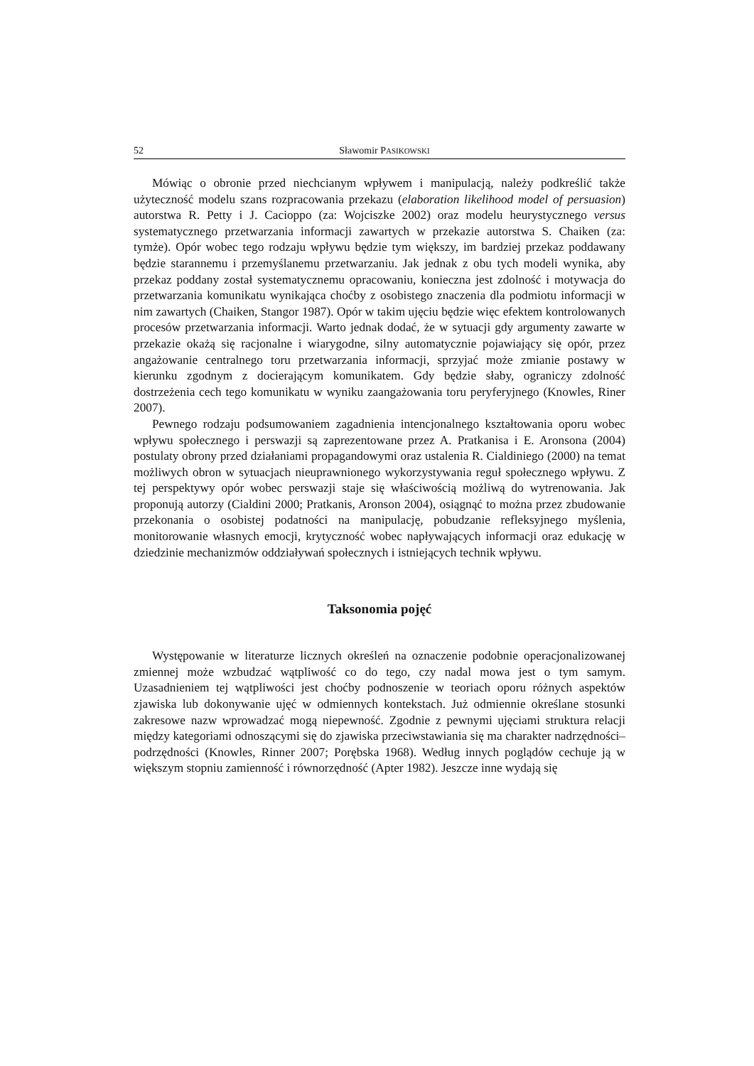52 Sławomir PASIKOWSKI
Mówiąc o obronie przed niechcianym wpływem i manipulacją, należy podkreślić także użyteczność modelu szans rozpracowania przekazu (elaboration likelihood model of persuasion) autorstwa R. Petty i J. Cacioppo (za: Wojciszke 2002) oraz modelu heurystycznego versus systematycznego przetwarzania informacji zawartych w przekazie autorstwa S. Chaiken (za: tymże). Opór wobec tego rodzaju wpływu będzie tym większy, im bardziej przekaz poddawany będzie starannemu i przemyślanemu przetwarzaniu. Jak jednak z obu tych modeli wynika, aby przekaz poddany został systematycznemu opracowaniu, konieczna jest zdolność i motywacja do przetwarzania komunikatu wynikająca choćby z osobistego znaczenia dla podmiotu informacji w nim zawartych (Chaiken, Stangor 1987). Opór w takim ujęciu będzie więc efektem kontrolowanych procesów przetwarzania informacji. Warto jednak dodać, że w sytuacji gdy argumenty zawarte w przekazie okażą się racjonalne i wiarygodne, silny automatycznie pojawiający się opór, przez angażowanie centralnego toru przetwarzania informacji, sprzyjać może zmianie postawy w kierunku zgodnym z docierającym komunikatem. Gdy będzie słaby, ograniczy zdolność dostrzeżenia cech tego komunikatu w wyniku zaangażowania toru peryferyjnego (Knowles, Riner 2007).
Pewnego rodzaju podsumowaniem zagadnienia intencjonalnego kształtowania oporu wobec wpływu społecznego i perswazji są zaprezentowane przez A. Pratkanisa i E. Aronsona (2004) postulaty obrony przed działaniami propagandowymi oraz ustalenia R. Cialdiniego (2000) na temat możliwych obron w sytuacjach nieuprawnionego wykorzystywania reguł społecznego wpływu. Z tej perspektywy opór wobec perswazji staje się właściwością możliwą do wytrenowania. Jak proponują autorzy (Cialdini 2000; Pratkanis, Aronson 2004), osiągnąć to można przez zbudowanie przekonania o osobistej podatności na manipulację, pobudzanie refleksyjnego myślenia, monitorowanie własnych emocji, krytyczność wobec napływających informacji oraz edukację w dziedzinie mechanizmów oddziaływań społecznych i istniejących technik wpływu.
Taksonomia pojęć
Występowanie w literaturze licznych określeń na oznaczenie podobnie operacjonalizowanej zmiennej może wzbudzać wątpliwość co do tego, czy nadal mowa jest o tym samym. Uzasadnieniem tej wątpliwości jest choćby podnoszenie w teoriach oporu różnych aspektów zjawiska lub dokonywanie ujęć w odmiennych kontekstach. Już odmiennie określane stosunki zakresowe nazw wprowadzać mogą niepewność. Zgodnie z pewnymi ujęciami struktura relacji między kategoriami odnoszącymi się do zjawiska przeciwstawiania się ma charakter nadrzędności–podrzędności (Knowles, Rinner 2007; Porębska 1968). Według innych poglądów cechuje ją w większym stopniu zamienność i równorzędność (Apter 1982). Jeszcze inne wydają się